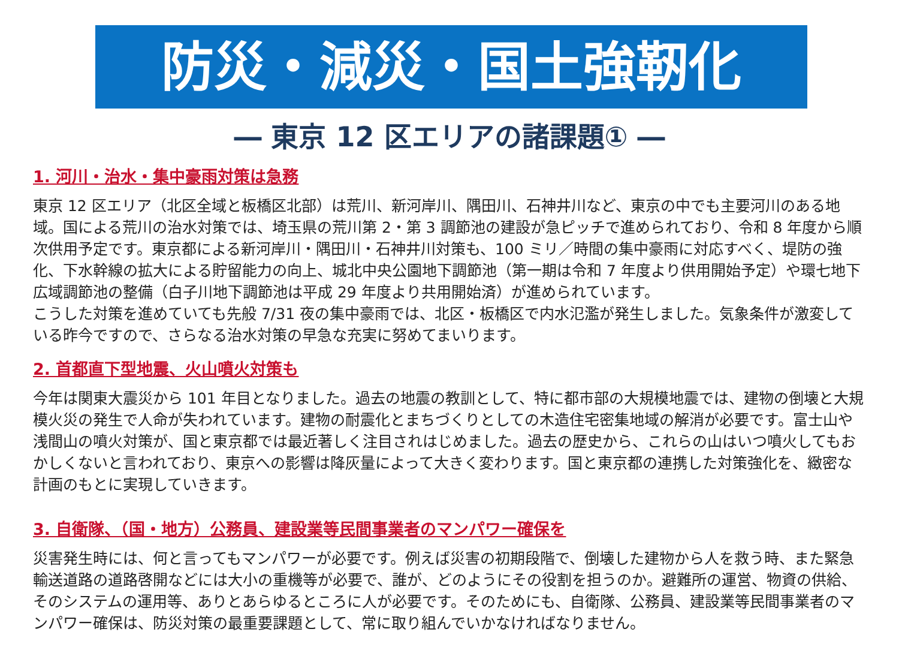防災・減災・国土強靭化
― 東京 12 区エリアの諸課題① ―
1. 河川・治水・集中豪雨対策は急務
東京 12 区エリア（北区全域と板橋区北部）は荒川、新河岸川、隅田川、石神井川など、東京の中でも主要河川のある地域。国による荒川の治水対策では、埼玉県の荒川第 2・第 3 調節池の建設が急ピッチで進められており、令和 8 年度から順次供用予定です。東京都による新河岸川・隅田川・石神井川対策も、100 ミリ／時間の集中豪雨に対応すべく、堤防の強化、下水幹線の拡大による貯留能力の向上、城北中央公園地下調節池（第一期は令和 7 年度より供用開始予定）や環七地下広域調節池の整備（白子川地下調節池は平成 29 年度より共用開始済）が進められています。
こうした対策を進めていても先般 7/31 夜の集中豪雨では、北区・板橋区で内水氾濫が発生しました。気象条件が激変している昨今ですので、さらなる治水対策の早急な充実に努めてまいります。
2. 首都直下型地震、火山噴火対策も
今年は関東大震災から 101 年目となりました。過去の地震の教訓として、特に都市部の大規模地震では、建物の倒壊と大規模火災の発生で人命が失われています。建物の耐震化とまちづくりとしての木造住宅密集地域の解消が必要です。富士山や浅間山の噴火対策が、国と東京都では最近著しく注目されはじめました。過去の歴史から、これらの山はいつ噴火してもおかしくないと言われており、東京への影響は降灰量によって大きく変わります。国と東京都の連携した対策強化を、緻密な計画のもとに実現していきます。
3. 自衛隊、（国・地方）公務員、建設業等民間事業者のマンパワー確保を
災害発生時には、何と言ってもマンパワーが必要です。例えば災害の初期段階で、倒壊した建物から人を救う時、また緊急輸送道路の道路啓開などには大小の重機等が必要で、誰が、どのようにその役割を担うのか。避難所の運営、物資の供給、そのシステムの運用等、ありとあらゆるところに人が必要です。そのためにも、自衛隊、公務員、建設業等民間事業者のマンパワー確保は、防災対策の最重要課題として、常に取り組んでいかなければなりません。